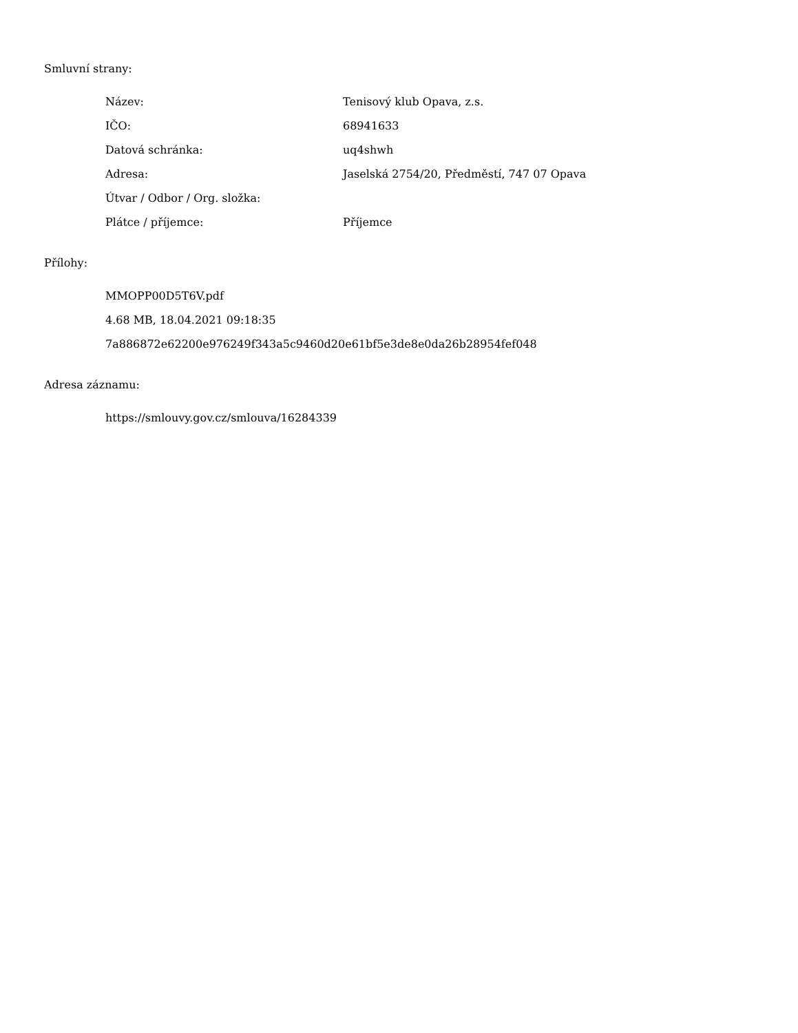Smluvní strany:
| Název: | Tenisový klub Opava, z.s. |
| IČO: | 68941633 |
| Datová schránka: | uq4shwh |
| Adresa: | Jaselská 2754/20, Předměstí, 747 07 Opava |
| Útvar / Odbor / Org. složka: | |
| Plátce / příjemce: | Příjemce |
Přílohy:
MMOPP00D5T6V.pdf
4.68 MB, 18.04.2021 09:18:35
7a886872e62200e976249f343a5c9460d20e61bf5e3de8e0da26b28954fef048
Adresa záznamu:
https://smlouvy.gov.cz/smlouva/16284339